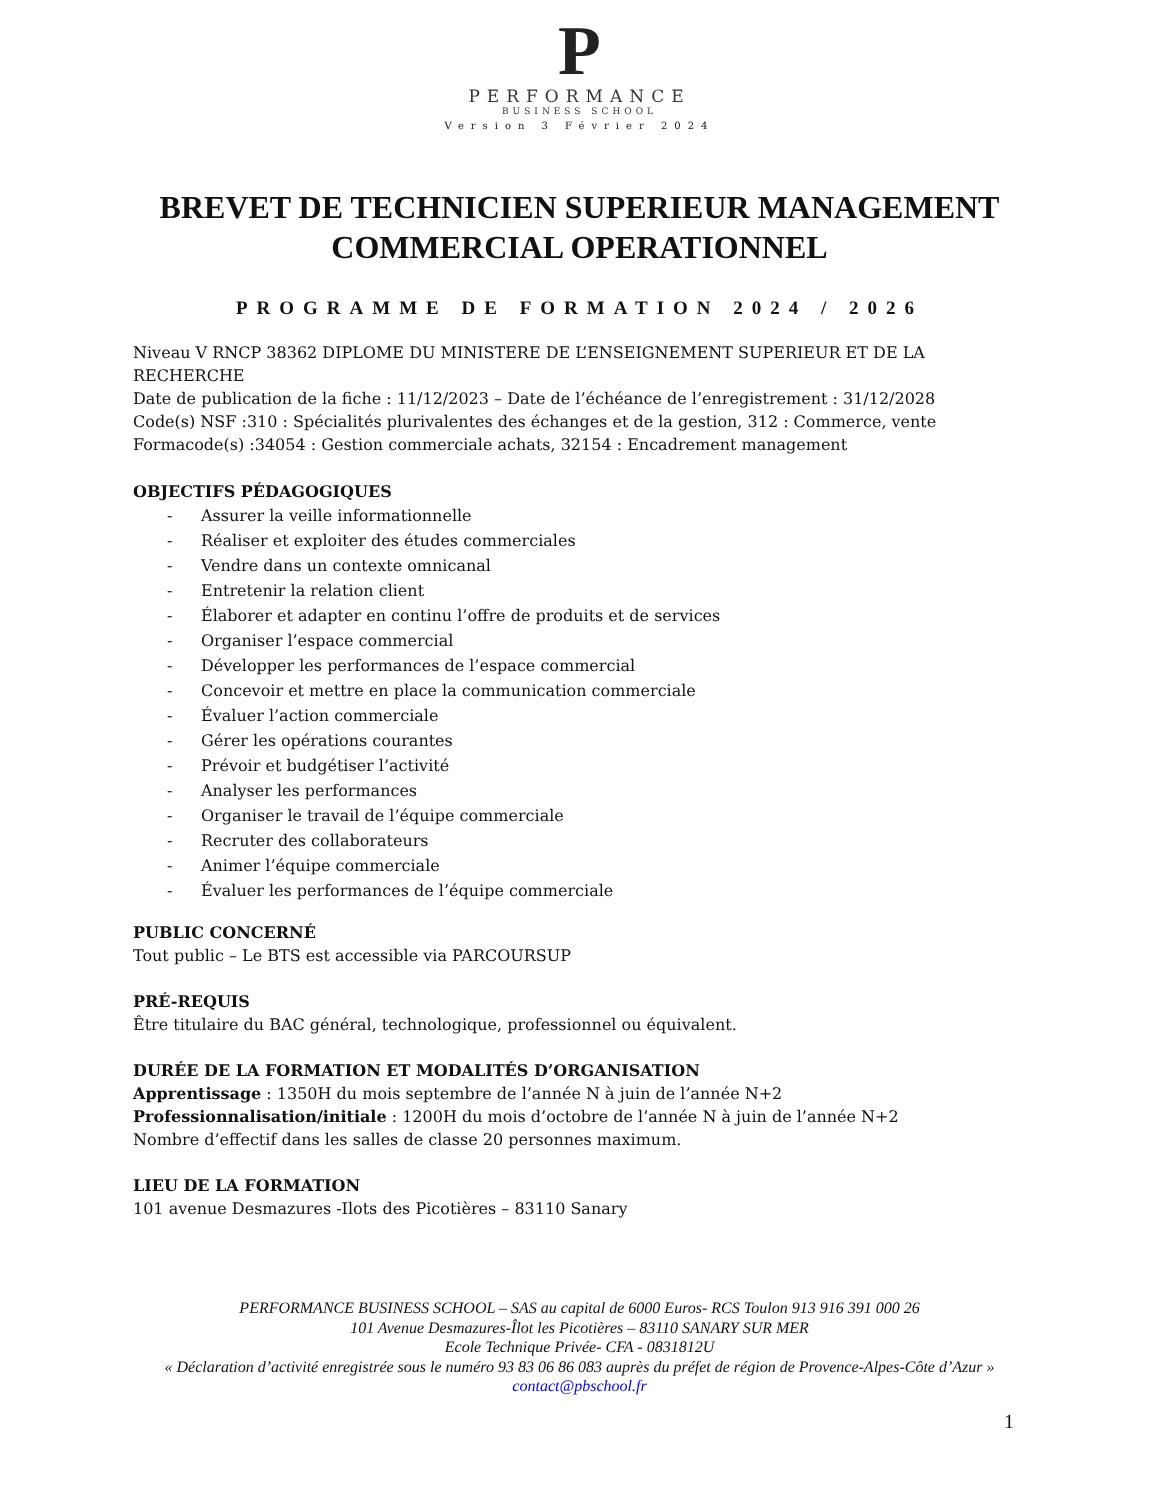P
PERFORMANCE
BUSINESS SCHOOL
Version 3 Février 2024
BREVET DE TECHNICIEN SUPERIEUR MANAGEMENT
COMMERCIAL OPERATIONNEL
PROGRAMME DE FORMATION 2024 / 2026
Niveau V RNCP 38362 DIPLOME DU MINISTERE DE L’ENSEIGNEMENT SUPERIEUR ET DE LA RECHERCHE
Date de publication de la fiche : 11/12/2023 – Date de l’échéance de l’enregistrement : 31/12/2028
Code(s) NSF :310 : Spécialités plurivalentes des échanges et de la gestion, 312 : Commerce, vente
Formacode(s) :34054 : Gestion commerciale achats, 32154 : Encadrement management
OBJECTIFS PÉDAGOGIQUES
- Assurer la veille informationnelle
- Réaliser et exploiter des études commerciales
- Vendre dans un contexte omnicanal
- Entretenir la relation client
- Élaborer et adapter en continu l’offre de produits et de services
- Organiser l’espace commercial
- Développer les performances de l’espace commercial
- Concevoir et mettre en place la communication commerciale
- Évaluer l’action commerciale
- Gérer les opérations courantes
- Prévoir et budgétiser l’activité
- Analyser les performances
- Organiser le travail de l’équipe commerciale
- Recruter des collaborateurs
- Animer l’équipe commerciale
- Évaluer les performances de l’équipe commerciale
PUBLIC CONCERNÉ
Tout public – Le BTS est accessible via PARCOURSUP
PRÉ-REQUIS
Être titulaire du BAC général, technologique, professionnel ou équivalent.
DURÉE DE LA FORMATION ET MODALITÉS D’ORGANISATION
Apprentissage : 1350H du mois septembre de l’année N à juin de l’année N+2
Professionnalisation/initiale : 1200H du mois d’octobre de l’année N à juin de l’année N+2
Nombre d’effectif dans les salles de classe 20 personnes maximum.
LIEU DE LA FORMATION
101 avenue Desmazures -Ilots des Picotières – 83110 Sanary
PERFORMANCE BUSINESS SCHOOL – SAS au capital de 6000 Euros- RCS Toulon 913 916 391 000 26
101 Avenue Desmazures-Îlot les Picotières – 83110 SANARY SUR MER
Ecole Technique Privée- CFA - 0831812U
« Déclaration d’activité enregistrée sous le numéro 93 83 06 86 083 auprès du préfet de région de Provence-Alpes-Côte d’Azur »
contact@pbschool.fr
1